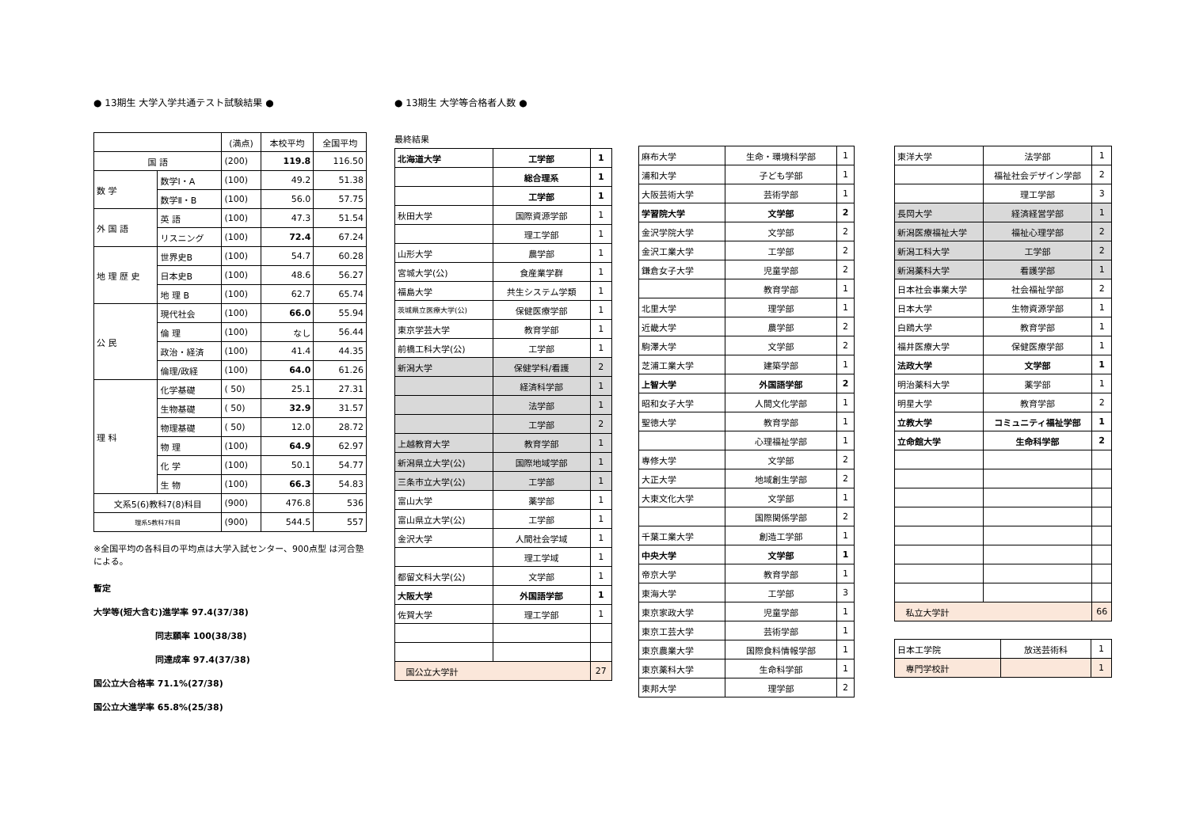● 13期生 大学入学共通テスト試験結果 ●
| | | (満点) | 本校平均 | 全国平均 |
| --- | --- | --- | --- | --- |
| 国 語 | | (200) | 119.8 | 116.50 |
| 数 学 | 数学Ⅰ・A | (100) | 49.2 | 51.38 |
| | 数学Ⅱ・B | (100) | 56.0 | 57.75 |
| 外 国 語 | 英 語 | (100) | 47.3 | 51.54 |
| | リスニング | (100) | 72.4 | 67.24 |
| 地 理 歴 史 | 世界史B | (100) | 54.7 | 60.28 |
| | 日本史B | (100) | 48.6 | 56.27 |
| | 地 理 B | (100) | 62.7 | 65.74 |
| 公 民 | 現代社会 | (100) | 66.0 | 55.94 |
| | 倫 理 | (100) | なし | 56.44 |
| | 政治・経済 | (100) | 41.4 | 44.35 |
| | 倫理/政経 | (100) | 64.0 | 61.26 |
| 理 科 | 化学基礎 | ( 50) | 25.1 | 27.31 |
| | 生物基礎 | ( 50) | 32.9 | 31.57 |
| | 物理基礎 | ( 50) | 12.0 | 28.72 |
| | 物 理 | (100) | 64.9 | 62.97 |
| | 化 学 | (100) | 50.1 | 54.77 |
| | 生 物 | (100) | 66.3 | 54.83 |
| 文系5(6)教科7(8)科目 | | (900) | 476.8 | 536 |
| 理系5教科7科目 | | (900) | 544.5 | 557 |
※全国平均の各科目の平均点は大学入試センター、900点型 は河合塾による。
暫定
大学等(短大含む)進学率 97.4(37/38)
同志願率 100(38/38)
同達成率 97.4(37/38)
国公立大合格率 71.1%(27/38)
国公立大進学率 65.8%(25/38)
● 13期生 大学等合格者人数 ●
最終結果
| 北海道大学 | 工学部 | 1 |
| | 総合理系 | 1 |
| | 工学部 | 1 |
| 秋田大学 | 国際資源学部 | 1 |
| | 理工学部 | 1 |
| 山形大学 | 農学部 | 1 |
| 宮城大学(公) | 食産業学群 | 1 |
| 福島大学 | 共生システム学類 | 1 |
| 茨城県立医療大学(公) | 保健医療学部 | 1 |
| 東京学芸大学 | 教育学部 | 1 |
| 前橋工科大学(公) | 工学部 | 1 |
| 新潟大学 | 保健学科/看護 | 2 |
| | 経済科学部 | 1 |
| | 法学部 | 1 |
| | 工学部 | 2 |
| 上越教育大学 | 教育学部 | 1 |
| 新潟県立大学(公) | 国際地域学部 | 1 |
| 三条市立大学(公) | 工学部 | 1 |
| 富山大学 | 薬学部 | 1 |
| 富山県立大学(公) | 工学部 | 1 |
| 金沢大学 | 人間社会学域 | 1 |
| | 理工学域 | 1 |
| 都留文科大学(公) | 文学部 | 1 |
| 大阪大学 | 外国語学部 | 1 |
| 佐賀大学 | 理工学部 | 1 |
| 国公立大学計 | | 27 |
| 麻布大学 | 生命・環境科学部 | 1 |
| 浦和大学 | 子ども学部 | 1 |
| 大阪芸術大学 | 芸術学部 | 1 |
| 学習院大学 | 文学部 | 2 |
| 金沢学院大学 | 文学部 | 2 |
| 金沢工業大学 | 工学部 | 2 |
| 鎌倉女子大学 | 児童学部 | 2 |
| | 教育学部 | 1 |
| 北里大学 | 理学部 | 1 |
| 近畿大学 | 農学部 | 2 |
| 駒澤大学 | 文学部 | 2 |
| 芝浦工業大学 | 建築学部 | 1 |
| 上智大学 | 外国語学部 | 2 |
| 昭和女子大学 | 人間文化学部 | 1 |
| 聖徳大学 | 教育学部 | 1 |
| | 心理福祉学部 | 1 |
| 専修大学 | 文学部 | 2 |
| 大正大学 | 地域創生学部 | 2 |
| 大東文化大学 | 文学部 | 1 |
| | 国際関係学部 | 2 |
| 千葉工業大学 | 創造工学部 | 1 |
| 中央大学 | 文学部 | 1 |
| 帝京大学 | 教育学部 | 1 |
| 東海大学 | 工学部 | 3 |
| 東京家政大学 | 児童学部 | 1 |
| 東京工芸大学 | 芸術学部 | 1 |
| 東京農業大学 | 国際食料情報学部 | 1 |
| 東京薬科大学 | 生命科学部 | 1 |
| 東邦大学 | 理学部 | 2 |
| 東洋大学 | 法学部 | 1 |
| | 福祉社会デザイン学部 | 2 |
| | 理工学部 | 3 |
| 長岡大学 | 経済経営学部 | 1 |
| 新潟医療福祉大学 | 福祉心理学部 | 2 |
| 新潟工科大学 | 工学部 | 2 |
| 新潟薬科大学 | 看護学部 | 1 |
| 日本社会事業大学 | 社会福祉学部 | 2 |
| 日本大学 | 生物資源学部 | 1 |
| 白鴎大学 | 教育学部 | 1 |
| 福井医療大学 | 保健医療学部 | 1 |
| 法政大学 | 文学部 | 1 |
| 明治薬科大学 | 薬学部 | 1 |
| 明星大学 | 教育学部 | 2 |
| 立教大学 | コミュニティ福祉学部 | 1 |
| 立命館大学 | 生命科学部 | 2 |
| 私立大学計 | | 66 |
| 日本工学院 | 放送芸術科 | 1 |
| 専門学校計 | | 1 |